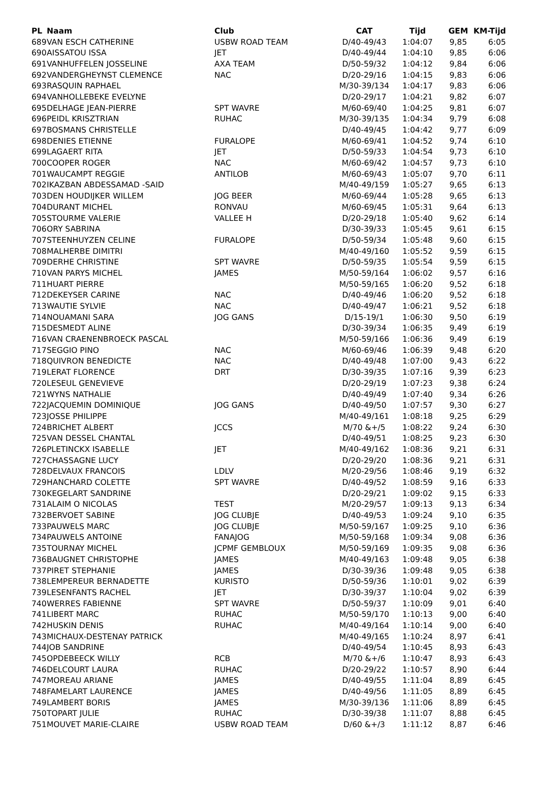| PL | Naam | Club | CAT | Tijd | GEM | KM-Tijd |
| --- | --- | --- | --- | --- | --- | --- |
| 689 | VAN ESCH CATHERINE | USBW ROAD TEAM | D/40-49/43 | 1:04:07 | 9,85 | 6:05 |
| 690 | AISSATOU ISSA | JET | D/40-49/44 | 1:04:10 | 9,85 | 6:06 |
| 691 | VANHUFFELEN JOSSELINE | AXA TEAM | D/50-59/32 | 1:04:12 | 9,84 | 6:06 |
| 692 | VANDERGHEYNST CLEMENCE | NAC | D/20-29/16 | 1:04:15 | 9,83 | 6:06 |
| 693 | RASQUIN RAPHAEL | | M/30-39/134 | 1:04:17 | 9,83 | 6:06 |
| 694 | VANHOLLEBEKE EVELYNE | | D/20-29/17 | 1:04:21 | 9,82 | 6:07 |
| 695 | DELHAGE JEAN-PIERRE | SPT WAVRE | M/60-69/40 | 1:04:25 | 9,81 | 6:07 |
| 696 | PEIDL KRISZTRIAN | RUHAC | M/30-39/135 | 1:04:34 | 9,79 | 6:08 |
| 697 | BOSMANS CHRISTELLE | | D/40-49/45 | 1:04:42 | 9,77 | 6:09 |
| 698 | DENIES ETIENNE | FURALOPE | M/60-69/41 | 1:04:52 | 9,74 | 6:10 |
| 699 | LAGAERT RITA | JET | D/50-59/33 | 1:04:54 | 9,73 | 6:10 |
| 700 | COOPER ROGER | NAC | M/60-69/42 | 1:04:57 | 9,73 | 6:10 |
| 701 | WAUCAMPT REGGIE | ANTILOB | M/60-69/43 | 1:05:07 | 9,70 | 6:11 |
| 702 | IKAZBAN ABDESSAMAD -SAID | | M/40-49/159 | 1:05:27 | 9,65 | 6:13 |
| 703 | DEN HOUDIJKER WILLEM | JOG BEER | M/60-69/44 | 1:05:28 | 9,65 | 6:13 |
| 704 | DURANT MICHEL | RONVAU | M/60-69/45 | 1:05:31 | 9,64 | 6:13 |
| 705 | STOURME VALERIE | VALLEE H | D/20-29/18 | 1:05:40 | 9,62 | 6:14 |
| 706 | ORY SABRINA | | D/30-39/33 | 1:05:45 | 9,61 | 6:15 |
| 707 | STEENHUYZEN CELINE | FURALOPE | D/50-59/34 | 1:05:48 | 9,60 | 6:15 |
| 708 | MALHERBE DIMITRI | | M/40-49/160 | 1:05:52 | 9,59 | 6:15 |
| 709 | DERHE CHRISTINE | SPT WAVRE | D/50-59/35 | 1:05:54 | 9,59 | 6:15 |
| 710 | VAN PARYS MICHEL | JAMES | M/50-59/164 | 1:06:02 | 9,57 | 6:16 |
| 711 | HUART PIERRE | | M/50-59/165 | 1:06:20 | 9,52 | 6:18 |
| 712 | DEKEYSER CARINE | NAC | D/40-49/46 | 1:06:20 | 9,52 | 6:18 |
| 713 | WAUTIE SYLVIE | NAC | D/40-49/47 | 1:06:21 | 9,52 | 6:18 |
| 714 | NOUAMANI SARA | JOG GANS | D/15-19/1 | 1:06:30 | 9,50 | 6:19 |
| 715 | DESMEDT ALINE | | D/30-39/34 | 1:06:35 | 9,49 | 6:19 |
| 716 | VAN CRAENENBROECK PASCAL | | M/50-59/166 | 1:06:36 | 9,49 | 6:19 |
| 717 | SEGGIO PINO | NAC | M/60-69/46 | 1:06:39 | 9,48 | 6:20 |
| 718 | QUIVRON BENEDICTE | NAC | D/40-49/48 | 1:07:00 | 9,43 | 6:22 |
| 719 | LERAT FLORENCE | DRT | D/30-39/35 | 1:07:16 | 9,39 | 6:23 |
| 720 | LESEUL GENEVIEVE | | D/20-29/19 | 1:07:23 | 9,38 | 6:24 |
| 721 | WYNS NATHALIE | | D/40-49/49 | 1:07:40 | 9,34 | 6:26 |
| 722 | JACQUEMIN DOMINIQUE | JOG GANS | D/40-49/50 | 1:07:57 | 9,30 | 6:27 |
| 723 | JOSSE PHILIPPE | | M/40-49/161 | 1:08:18 | 9,25 | 6:29 |
| 724 | BRICHET ALBERT | JCCS | M/70 &+/5 | 1:08:22 | 9,24 | 6:30 |
| 725 | VAN DESSEL CHANTAL | | D/40-49/51 | 1:08:25 | 9,23 | 6:30 |
| 726 | PLETINCKX ISABELLE | JET | M/40-49/162 | 1:08:36 | 9,21 | 6:31 |
| 727 | CHASSAGNE LUCY | | D/20-29/20 | 1:08:36 | 9,21 | 6:31 |
| 728 | DELVAUX FRANCOIS | LDLV | M/20-29/56 | 1:08:46 | 9,19 | 6:32 |
| 729 | HANCHARD COLETTE | SPT WAVRE | D/40-49/52 | 1:08:59 | 9,16 | 6:33 |
| 730 | KEGELART SANDRINE | | D/20-29/21 | 1:09:02 | 9,15 | 6:33 |
| 731 | ALAIM O NICOLAS | TEST | M/20-29/57 | 1:09:13 | 9,13 | 6:34 |
| 732 | BERVOET SABINE | JOG CLUBJE | D/40-49/53 | 1:09:24 | 9,10 | 6:35 |
| 733 | PAUWELS MARC | JOG CLUBJE | M/50-59/167 | 1:09:25 | 9,10 | 6:36 |
| 734 | PAUWELS ANTOINE | FANAJOG | M/50-59/168 | 1:09:34 | 9,08 | 6:36 |
| 735 | TOURNAY MICHEL | JCPMF GEMBLOUX | M/50-59/169 | 1:09:35 | 9,08 | 6:36 |
| 736 | BAUGNET CHRISTOPHE | JAMES | M/40-49/163 | 1:09:48 | 9,05 | 6:38 |
| 737 | PIRET STEPHANIE | JAMES | D/30-39/36 | 1:09:48 | 9,05 | 6:38 |
| 738 | LEMPEREUR BERNADETTE | KURISTO | D/50-59/36 | 1:10:01 | 9,02 | 6:39 |
| 739 | LESENFANTS RACHEL | JET | D/30-39/37 | 1:10:04 | 9,02 | 6:39 |
| 740 | WERRES FABIENNE | SPT WAVRE | D/50-59/37 | 1:10:09 | 9,01 | 6:40 |
| 741 | LIBERT MARC | RUHAC | M/50-59/170 | 1:10:13 | 9,00 | 6:40 |
| 742 | HUSKIN DENIS | RUHAC | M/40-49/164 | 1:10:14 | 9,00 | 6:40 |
| 743 | MICHAUX-DESTENAY PATRICK | | M/40-49/165 | 1:10:24 | 8,97 | 6:41 |
| 744 | JOB SANDRINE | | D/40-49/54 | 1:10:45 | 8,93 | 6:43 |
| 745 | OPDEBEECK WILLY | RCB | M/70 &+/6 | 1:10:47 | 8,93 | 6:43 |
| 746 | DELCOURT LAURA | RUHAC | D/20-29/22 | 1:10:57 | 8,90 | 6:44 |
| 747 | MOREAU ARIANE | JAMES | D/40-49/55 | 1:11:04 | 8,89 | 6:45 |
| 748 | FAMELART LAURENCE | JAMES | D/40-49/56 | 1:11:05 | 8,89 | 6:45 |
| 749 | LAMBERT BORIS | JAMES | M/30-39/136 | 1:11:06 | 8,89 | 6:45 |
| 750 | TOPART JULIE | RUHAC | D/30-39/38 | 1:11:07 | 8,88 | 6:45 |
| 751 | MOUVET MARIE-CLAIRE | USBW ROAD TEAM | D/60 &+/3 | 1:11:12 | 8,87 | 6:46 |